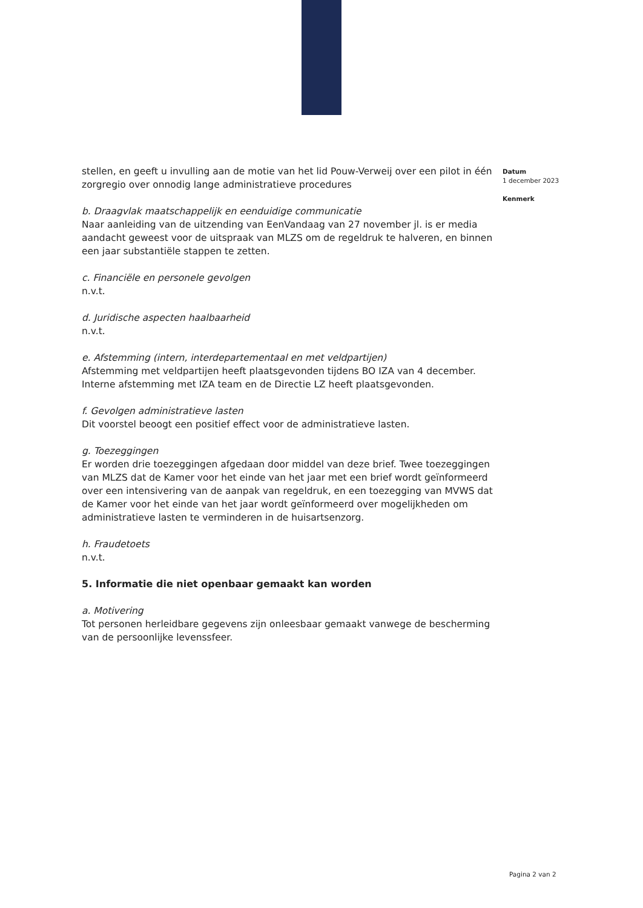stellen, en geeft u invulling aan de motie van het lid Pouw-Verweij over een pilot in één zorgregio over onnodig lange administratieve procedures
b. Draagvlak maatschappelijk en eenduidige communicatie
Naar aanleiding van de uitzending van EenVandaag van 27 november jl. is er media aandacht geweest voor de uitspraak van MLZS om de regeldruk te halveren, en binnen een jaar substantiële stappen te zetten.
c. Financiële en personele gevolgen
n.v.t.
d. Juridische aspecten haalbaarheid
n.v.t.
e. Afstemming (intern, interdepartementaal en met veldpartijen)
Afstemming met veldpartijen heeft plaatsgevonden tijdens BO IZA van 4 december. Interne afstemming met IZA team en de Directie LZ heeft plaatsgevonden.
f. Gevolgen administratieve lasten
Dit voorstel beoogt een positief effect voor de administratieve lasten.
g. Toezeggingen
Er worden drie toezeggingen afgedaan door middel van deze brief. Twee toezeggingen van MLZS dat de Kamer voor het einde van het jaar met een brief wordt geïnformeerd over een intensivering van de aanpak van regeldruk, en een toezegging van MVWS dat de Kamer voor het einde van het jaar wordt geïnformeerd over mogelijkheden om administratieve lasten te verminderen in de huisartsenzorg.
h. Fraudetoets
n.v.t.
5. Informatie die niet openbaar gemaakt kan worden
a. Motivering
Tot personen herleidbare gegevens zijn onleesbaar gemaakt vanwege de bescherming van de persoonlijke levenssfeer.
Datum
1 december 2023
Kenmerk
Pagina 2 van 2